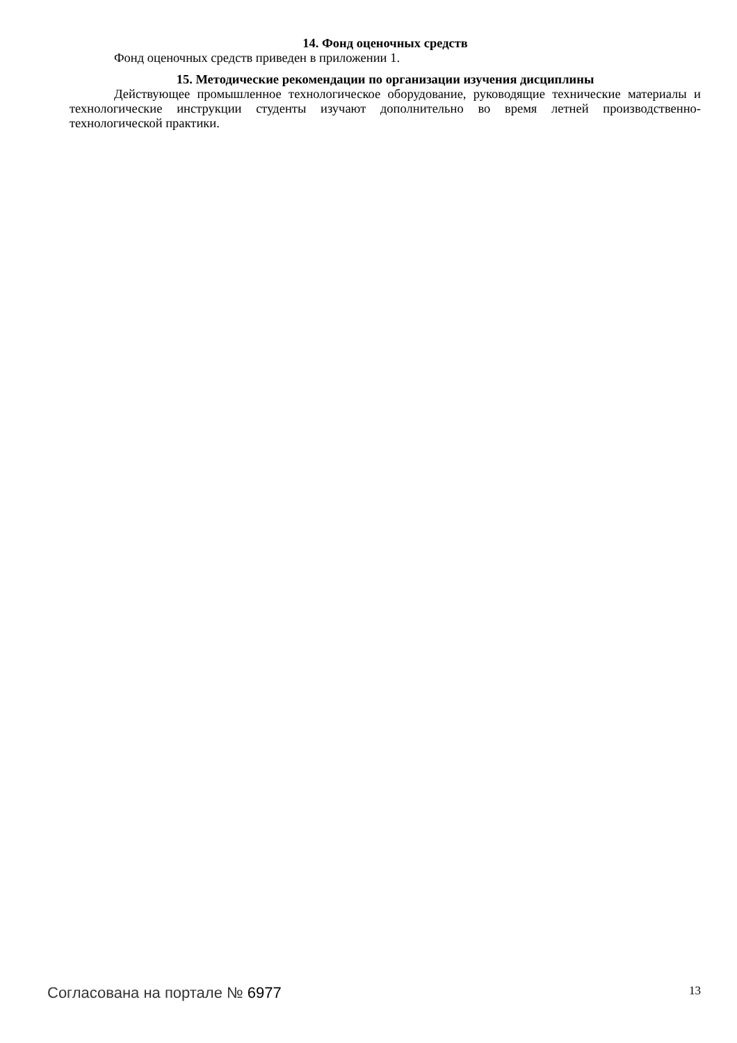14. Фонд оценочных средств
Фонд оценочных средств приведен в приложении 1.
15. Методические рекомендации по организации изучения дисциплины
Действующее промышленное технологическое оборудование, руководящие технические материалы и технологические инструкции студенты изучают дополнительно во время летней производственно-технологической практики.
Согласована на портале № 6977
13